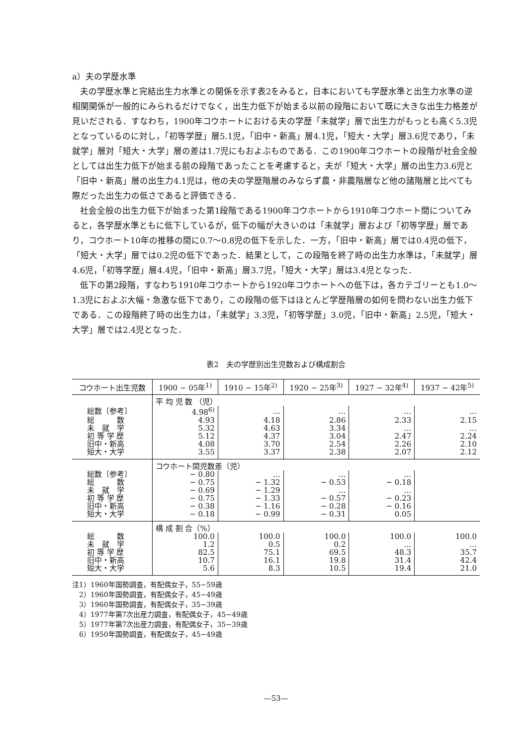a）夫の学歴水準
夫の学歴水準と完結出生力水準との関係を示す表2をみると，日本においても学歴水準と出生力水準の逆相関関係が一般的にみられるだけでなく，出生力低下が始まる以前の段階において既に大きな出生力格差が見いだされる．すなわち，1900年コウホートにおける夫の学歴「未就学」層で出生力がもっとも高く5.3児となっているのに対し，「初等学歴」層5.1児，「旧中・新高」層4.1児，「短大・大学」層3.6児であり，「未就学」層対「短大・大学」層の差は1.7児にもおよぶものである．この1900年コウホートの段階が社会全般としては出生力低下が始まる前の段階であったことを考慮すると，夫が「短大・大学」層の出生力3.6児と「旧中・新高」層の出生力4.1児は，他の夫の学歴階層のみならず農・非農階層など他の諸階層と比べても際だった出生力の低さであると評価できる．
社会全般の出生力低下が始まった第1段階である1900年コウホートから1910年コウホート間についてみると，各学歴水準ともに低下しているが，低下の幅が大きいのは「未就学」層および「初等学歴」層であり，コウホート10年の推移の間に0.7〜0.8児の低下を示した．一方，「旧中・新高」層では0.4児の低下，「短大・大学」層では0.2児の低下であった．結果として，この段階を終了時の出生力水準は，「未就学」層4.6児，「初等学歴」層4.4児，「旧中・新高」層3.7児，「短大・大学」層は3.4児となった．
低下の第2段階，すなわち1910年コウホートから1920年コウホートへの低下は，各カテゴリーとも1.0〜1.3児におよぶ大幅・急激な低下であり，この段階の低下はほとんど学歴階層の如何を問わない出生力低下である．この段階終了時の出生力は，「未就学」3.3児，「初等学歴」3.0児，「旧中・新高」2.5児，「短大・大学」層では2.4児となった．
表2　夫の学歴別出生児数および構成割合
| コウホート出生児数 | 1900 − 05年<sup>1)</sup> | 1910 − 15年<sup>2)</sup> | 1920 − 25年<sup>3)</sup> | 1927 − 32年<sup>4)</sup> | 1937 − 42年<sup>5)</sup> |
| --- | --- | --- | --- | --- | --- |
| | 平 均 児 数 （児） | | | | |
| 総数〔参考〕 | 4.98<sup>6)</sup> | … | … | … | … |
| 総 数 | 4.93 | 4.18 | 2.86 | 2.33 | 2.15 |
| 未 就 学 | 5.32 | 4.63 | 3.34 | … | … |
| 初 等 学 歴 | 5.12 | 4.37 | 3.04 | 2.47 | 2.24 |
| 旧中・新高 | 4.08 | 3.70 | 2.54 | 2.26 | 2.10 |
| 短大・大学 | 3.55 | 3.37 | 2.38 | 2.07 | 2.12 |
| | コウホート間児数差（児） | | | | |
| 総数〔参考〕 | − 0.80 | … | … | … | |
| 総 数 | − 0.75 | − 1.32 | − 0.53 | − 0.18 | |
| 未 就 学 | − 0.69 | − 1.29 | … | … | |
| 初 等 学 歴 | − 0.75 | − 1.33 | − 0.57 | − 0.23 | |
| 旧中・新高 | − 0.38 | − 1.16 | − 0.28 | − 0.16 | |
| 短大・大学 | − 0.18 | − 0.99 | − 0.31 | 0.05 | |
| | 構 成 割 合（%） | | | | |
| 総 数 | 100.0 | 100.0 | 100.0 | 100.0 | 100.0 |
| 未 就 学 | 1.2 | 0.5 | 0.2 | … | … |
| 初 等 学 歴 | 82.5 | 75.1 | 69.5 | 48.3 | 35.7 |
| 旧中・新高 | 10.7 | 16.1 | 19.8 | 31.4 | 42.4 |
| 短大・大学 | 5.6 | 8.3 | 10.5 | 19.4 | 21.0 |
注1）1960年国勢調査，有配偶女子，55−59歳
　2）1960年国勢調査，有配偶女子，45−49歳
　3）1960年国勢調査，有配偶女子，35−39歳
　4）1977年第7次出産力調査，有配偶女子，45−49歳
　5）1977年第7次出産力調査，有配偶女子，35−39歳
　6）1950年国勢調査，有配偶女子，45−49歳
—53—